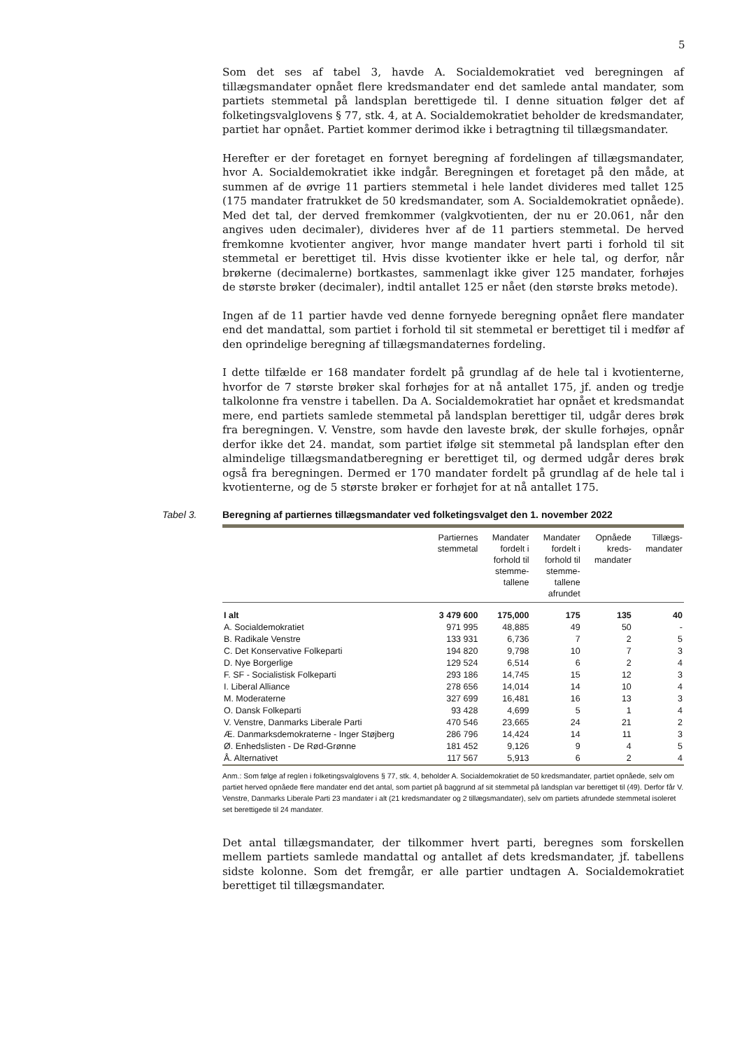5
Som det ses af tabel 3, havde A. Socialdemokratiet ved beregningen af tillægsmandater opnået flere kredsmandater end det samlede antal mandater, som partiets stemmetal på landsplan berettigede til. I denne situation følger det af folketingsvalglovens § 77, stk. 4, at A. Socialdemokratiet beholder de kredsmandater, partiet har opnået. Partiet kommer derimod ikke i betragtning til tillægsmandater.
Herefter er der foretaget en fornyet beregning af fordelingen af tillægsmandater, hvor A. Socialdemokratiet ikke indgår. Beregningen et foretaget på den måde, at summen af de øvrige 11 partiers stemmetal i hele landet divideres med tallet 125 (175 mandater fratrukket de 50 kredsmandater, som A. Socialdemokratiet opnåede). Med det tal, der derved fremkommer (valgkvotienten, der nu er 20.061, når den angives uden decimaler), divideres hver af de 11 partiers stemmetal. De herved fremkomne kvotienter angiver, hvor mange mandater hvert parti i forhold til sit stemmetal er berettiget til. Hvis disse kvotienter ikke er hele tal, og derfor, når brøkerne (decimalerne) bortkastes, sammenlagt ikke giver 125 mandater, forhøjes de største brøker (decimaler), indtil antallet 125 er nået (den største brøks metode).
Ingen af de 11 partier havde ved denne fornyede beregning opnået flere mandater end det mandattal, som partiet i forhold til sit stemmetal er berettiget til i medfør af den oprindelige beregning af tillægsmandaternes fordeling.
I dette tilfælde er 168 mandater fordelt på grundlag af de hele tal i kvotienterne, hvorfor de 7 største brøker skal forhøjes for at nå antallet 175, jf. anden og tredje talkolonne fra venstre i tabellen. Da A. Socialdemokratiet har opnået et kredsmandat mere, end partiets samlede stemmetal på landsplan berettiger til, udgår deres brøk fra beregningen. V. Venstre, som havde den laveste brøk, der skulle forhøjes, opnår derfor ikke det 24. mandat, som partiet ifølge sit stemmetal på landsplan efter den almindelige tillægsmandatberegning er berettiget til, og dermed udgår deres brøk også fra beregningen. Dermed er 170 mandater fordelt på grundlag af de hele tal i kvotienterne, og de 5 største brøker er forhøjet for at nå antallet 175.
Tabel 3. Beregning af partiernes tillægsmandater ved folketingsvalget den 1. november 2022
| | Partiernes stemmetal | Mandater fordelt i forhold til stemme- tallene | Mandater fordelt i forhold til stemme- tallene afrundet | Opnåede kreds- mandater | Tillægs- mandater |
| --- | --- | --- | --- | --- | --- |
| I alt | 3 479 600 | 175,000 | 175 | 135 | 40 |
| A. Socialdemokratiet | 971 995 | 48,885 | 49 | 50 | - |
| B. Radikale Venstre | 133 931 | 6,736 | 7 | 2 | 5 |
| C. Det Konservative Folkeparti | 194 820 | 9,798 | 10 | 7 | 3 |
| D. Nye Borgerlige | 129 524 | 6,514 | 6 | 2 | 4 |
| F. SF - Socialistisk Folkeparti | 293 186 | 14,745 | 15 | 12 | 3 |
| I. Liberal Alliance | 278 656 | 14,014 | 14 | 10 | 4 |
| M. Moderaterne | 327 699 | 16,481 | 16 | 13 | 3 |
| O. Dansk Folkeparti | 93 428 | 4,699 | 5 | 1 | 4 |
| V. Venstre, Danmarks Liberale Parti | 470 546 | 23,665 | 24 | 21 | 2 |
| Æ. Danmarksdemokraterne - Inger Støjberg | 286 796 | 14,424 | 14 | 11 | 3 |
| Ø. Enhedslisten - De Rød-Grønne | 181 452 | 9,126 | 9 | 4 | 5 |
| Å. Alternativet | 117 567 | 5,913 | 6 | 2 | 4 |
Anm.: Som følge af reglen i folketingsvalglovens § 77, stk. 4, beholder A. Socialdemokratiet de 50 kredsmandater, partiet opnåede, selv om partiet herved opnåede flere mandater end det antal, som partiet på baggrund af sit stemmetal på landsplan var berettiget til (49). Derfor får V. Venstre, Danmarks Liberale Parti 23 mandater i alt (21 kredsmandater og 2 tillægsmandater), selv om partiets afrundede stemmetal isoleret set berettigede til 24 mandater.
Det antal tillægsmandater, der tilkommer hvert parti, beregnes som forskellen mellem partiets samlede mandattal og antallet af dets kredsmandater, jf. tabellens sidste kolonne. Som det fremgår, er alle partier undtagen A. Socialdemokratiet berettiget til tillægsmandater.